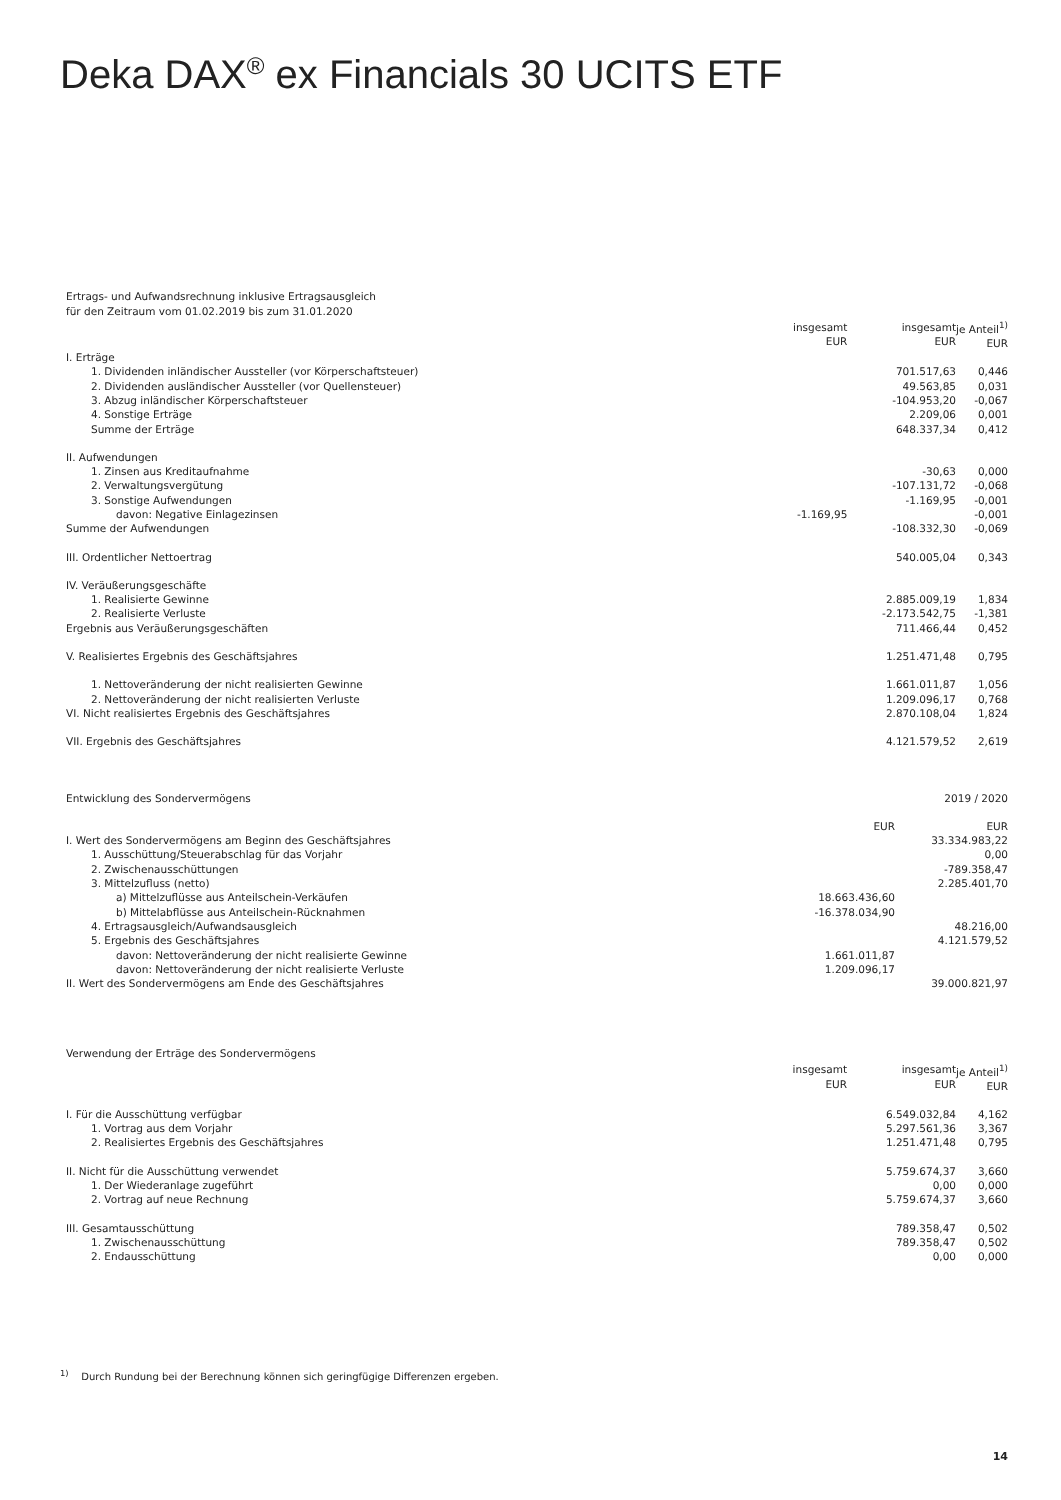Deka DAX<sup>®</sup> ex Financials 30 UCITS ETF
| Ertrags- und Aufwandsrechnung inklusive Ertragsausgleich | | | |
| für den Zeitraum vom 01.02.2019 bis zum 31.01.2020 | | | |
| | insgesamt EUR | insgesamt EUR | je Anteil<sup>1)</sup> EUR |
| I. Erträge | | | |
| 1. Dividenden inländischer Aussteller (vor Körperschaftsteuer) | | 701.517,63 | 0,446 |
| 2. Dividenden ausländischer Aussteller (vor Quellensteuer) | | 49.563,85 | 0,031 |
| 3. Abzug inländischer Körperschaftsteuer | | -104.953,20 | -0,067 |
| 4. Sonstige Erträge | | 2.209,06 | 0,001 |
| Summe der Erträge | | 648.337,34 | 0,412 |
| II. Aufwendungen | | | |
| 1. Zinsen aus Kreditaufnahme | | -30,63 | 0,000 |
| 2. Verwaltungsvergütung | | -107.131,72 | -0,068 |
| 3. Sonstige Aufwendungen | | -1.169,95 | -0,001 |
| davon: Negative Einlagezinsen | -1.169,95 | | -0,001 |
| Summe der Aufwendungen | | -108.332,30 | -0,069 |
| III. Ordentlicher Nettoertrag | | 540.005,04 | 0,343 |
| IV. Veräußerungsgeschäfte | | | |
| 1. Realisierte Gewinne | | 2.885.009,19 | 1,834 |
| 2. Realisierte Verluste | | -2.173.542,75 | -1,381 |
| Ergebnis aus Veräußerungsgeschäften | | 711.466,44 | 0,452 |
| V. Realisiertes Ergebnis des Geschäftsjahres | | 1.251.471,48 | 0,795 |
| 1. Nettoveränderung der nicht realisierten Gewinne | | 1.661.011,87 | 1,056 |
| 2. Nettoveränderung der nicht realisierten Verluste | | 1.209.096,17 | 0,768 |
| VI. Nicht realisiertes Ergebnis des Geschäftsjahres | | 2.870.108,04 | 1,824 |
| VII. Ergebnis des Geschäftsjahres | | 4.121.579,52 | 2,619 |
| Entwicklung des Sondervermögens | | 2019 / 2020 | |
| | EUR | EUR | |
| I. Wert des Sondervermögens am Beginn des Geschäftsjahres | | 33.334.983,22 | |
| 1. Ausschüttung/Steuerabschlag für das Vorjahr | | 0,00 | |
| 2. Zwischenausschüttungen | | -789.358,47 | |
| 3. Mittelzufluss (netto) | | 2.285.401,70 | |
| a) Mittelzuflüsse aus Anteilschein-Verkäufen | 18.663.436,60 | | |
| b) Mittelabflüsse aus Anteilschein-Rücknahmen | -16.378.034,90 | | |
| 4. Ertragsausgleich/Aufwandsausgleich | | 48.216,00 | |
| 5. Ergebnis des Geschäftsjahres | | 4.121.579,52 | |
| davon: Nettoveränderung der nicht realisierte Gewinne | 1.661.011,87 | | |
| davon: Nettoveränderung der nicht realisierte Verluste | 1.209.096,17 | | |
| II. Wert des Sondervermögens am Ende des Geschäftsjahres | | 39.000.821,97 | |
| Verwendung der Erträge des Sondervermögens | | | |
| | insgesamt EUR | insgesamt EUR | je Anteil<sup>1)</sup> EUR |
| I. Für die Ausschüttung verfügbar | | 6.549.032,84 | 4,162 |
| 1. Vortrag aus dem Vorjahr | | 5.297.561,36 | 3,367 |
| 2. Realisiertes Ergebnis des Geschäftsjahres | | 1.251.471,48 | 0,795 |
| II. Nicht für die Ausschüttung verwendet | | 5.759.674,37 | 3,660 |
| 1. Der Wiederanlage zugeführt | | 0,00 | 0,000 |
| 2. Vortrag auf neue Rechnung | | 5.759.674,37 | 3,660 |
| III. Gesamtausschüttung | | 789.358,47 | 0,502 |
| 1. Zwischenausschüttung | | 789.358,47 | 0,502 |
| 2. Endausschüttung | | 0,00 | 0,000 |
<sup>1)</sup> Durch Rundung bei der Berechnung können sich geringfügige Differenzen ergeben.
14